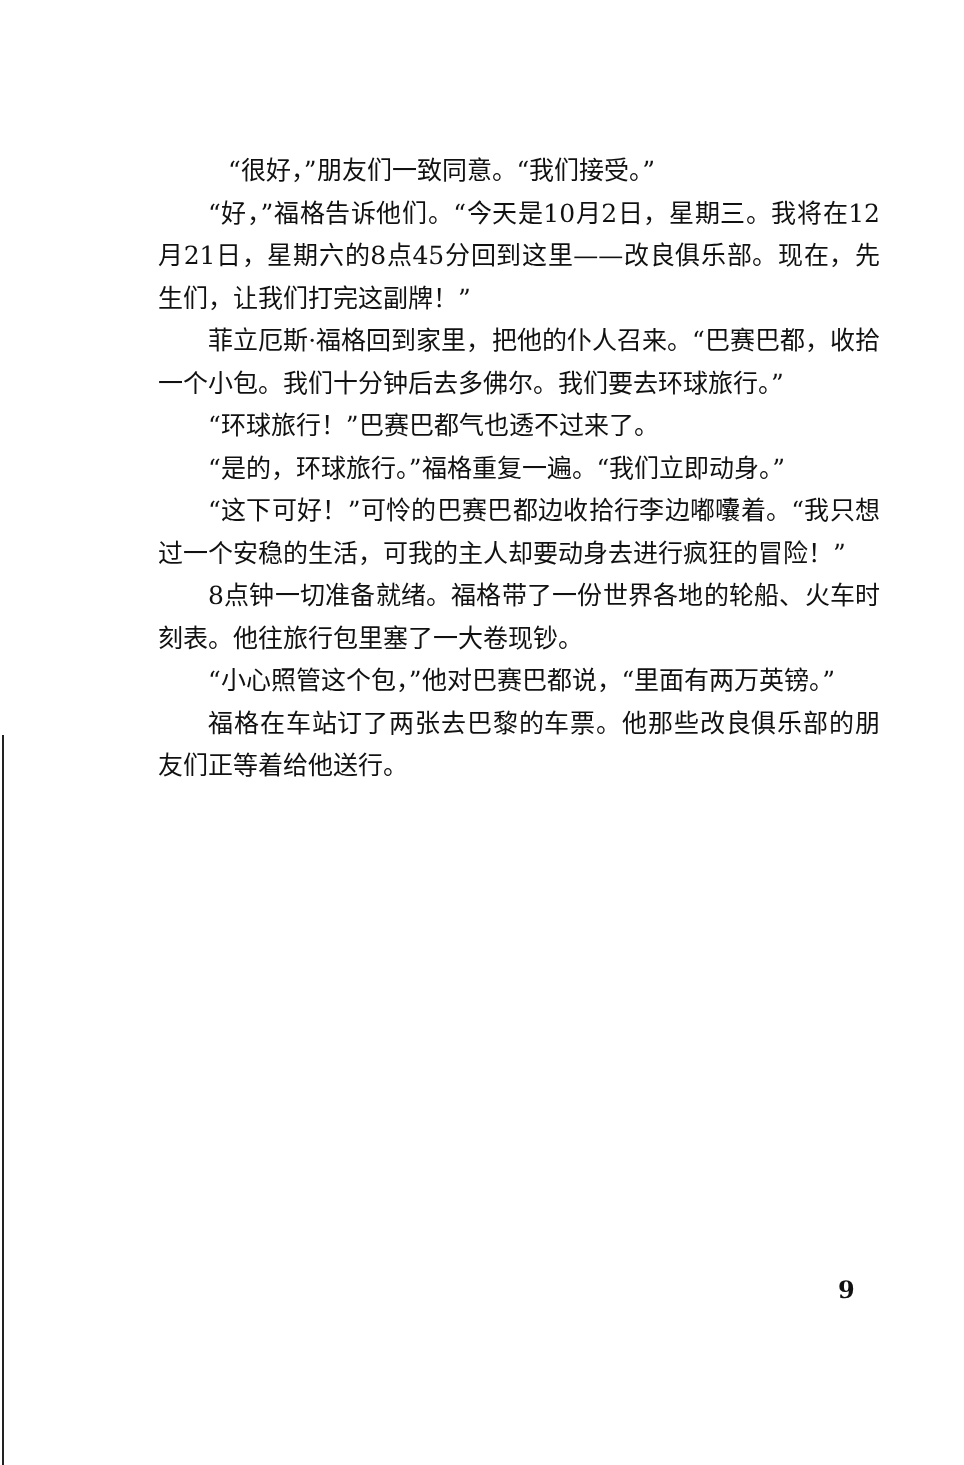“很好，”朋友们一致同意。“我们接受。”
“好，”福格告诉他们。“今天是10月2日，星期三。我将在12月21日，星期六的8点45分回到这里——改良俱乐部。现在，先生们，让我们打完这副牌！”
菲立厄斯·福格回到家里，把他的仆人召来。“巴赛巴都，收拾一个小包。我们十分钟后去多佛尔。我们要去环球旅行。”
“环球旅行！”巴赛巴都气也透不过来了。
“是的，环球旅行。”福格重复一遍。“我们立即动身。”
“这下可好！”可怜的巴赛巴都边收拾行李边嘟囔着。“我只想过一个安稳的生活，可我的主人却要动身去进行疯狂的冒险！”
8点钟一切准备就绪。福格带了一份世界各地的轮船、火车时刻表。他往旅行包里塞了一大卷现钞。
“小心照管这个包，”他对巴赛巴都说，“里面有两万英镑。”
福格在车站订了两张去巴黎的车票。他那些改良俱乐部的朋友们正等着给他送行。
9